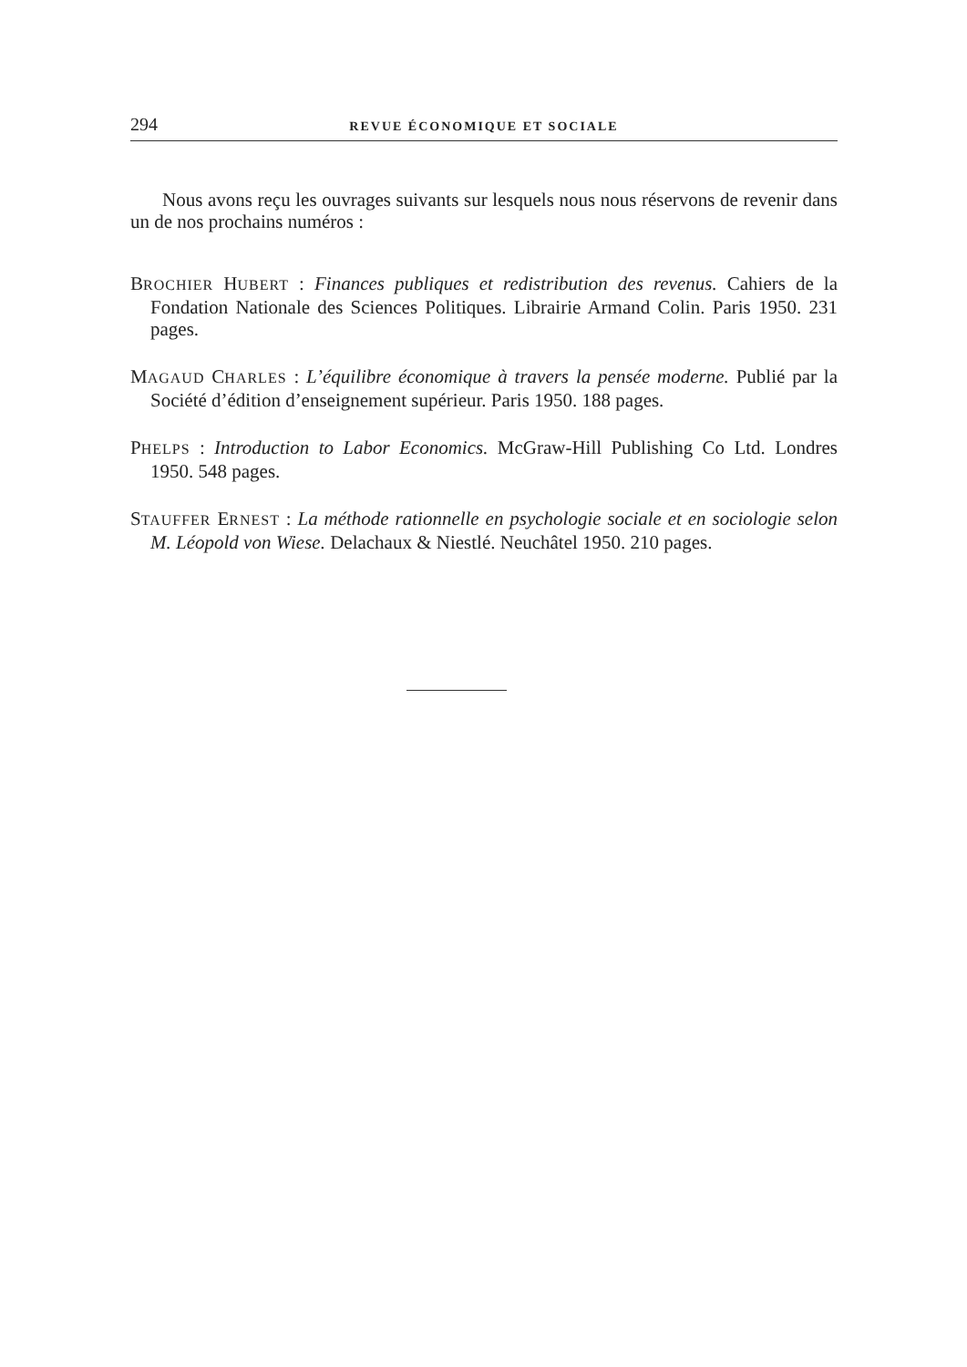294 REVUE ÉCONOMIQUE ET SOCIALE
Nous avons reçu les ouvrages suivants sur lesquels nous nous réservons de revenir dans un de nos prochains numéros :
BROCHIER HUBERT : Finances publiques et redistribution des revenus. Cahiers de la Fondation Nationale des Sciences Politiques. Librairie Armand Colin. Paris 1950. 231 pages.
MAGAUD CHARLES : L’équilibre économique à travers la pensée moderne. Publié par la Société d’édition d’enseignement supérieur. Paris 1950. 188 pages.
PHELPS : Introduction to Labor Economics. McGraw-Hill Publishing Co Ltd. Londres 1950. 548 pages.
STAUFFER ERNEST : La méthode rationnelle en psychologie sociale et en sociologie selon M. Léopold von Wiese. Delachaux & Niestlé. Neuchâtel 1950. 210 pages.